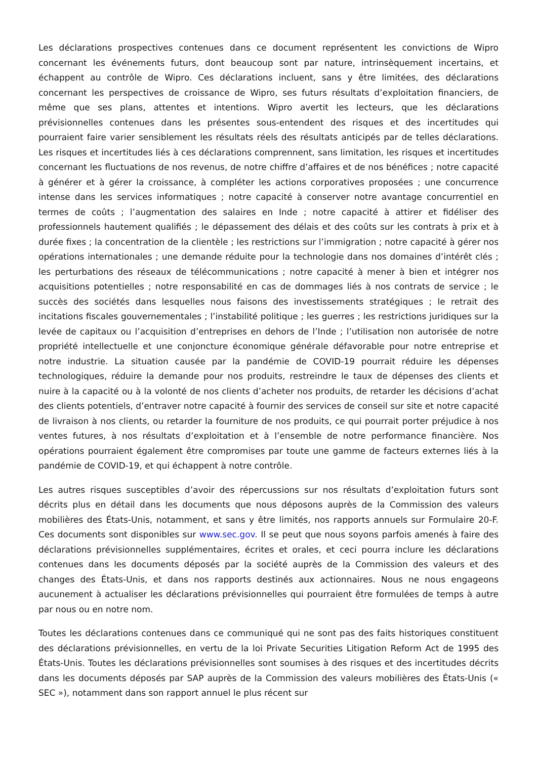Les déclarations prospectives contenues dans ce document représentent les convictions de Wipro concernant les événements futurs, dont beaucoup sont par nature, intrinsèquement incertains, et échappent au contrôle de Wipro. Ces déclarations incluent, sans y être limitées, des déclarations concernant les perspectives de croissance de Wipro, ses futurs résultats d’exploitation financiers, de même que ses plans, attentes et intentions. Wipro avertit les lecteurs, que les déclarations prévisionnelles contenues dans les présentes sous-entendent des risques et des incertitudes qui pourraient faire varier sensiblement les résultats réels des résultats anticipés par de telles déclarations. Les risques et incertitudes liés à ces déclarations comprennent, sans limitation, les risques et incertitudes concernant les fluctuations de nos revenus, de notre chiffre d’affaires et de nos bénéfices ; notre capacité à générer et à gérer la croissance, à compléter les actions corporatives proposées ; une concurrence intense dans les services informatiques ; notre capacité à conserver notre avantage concurrentiel en termes de coûts ; l’augmentation des salaires en Inde ; notre capacité à attirer et fidéliser des professionnels hautement qualifiés ; le dépassement des délais et des coûts sur les contrats à prix et à durée fixes ; la concentration de la clientèle ; les restrictions sur l’immigration ; notre capacité à gérer nos opérations internationales ; une demande réduite pour la technologie dans nos domaines d’intérêt clés ; les perturbations des réseaux de télécommunications ; notre capacité à mener à bien et intégrer nos acquisitions potentielles ; notre responsabilité en cas de dommages liés à nos contrats de service ; le succès des sociétés dans lesquelles nous faisons des investissements stratégiques ; le retrait des incitations fiscales gouvernementales ; l’instabilité politique ; les guerres ; les restrictions juridiques sur la levée de capitaux ou l’acquisition d’entreprises en dehors de l’Inde ; l’utilisation non autorisée de notre propriété intellectuelle et une conjoncture économique générale défavorable pour notre entreprise et notre industrie. La situation causée par la pandémie de COVID-19 pourrait réduire les dépenses technologiques, réduire la demande pour nos produits, restreindre le taux de dépenses des clients et nuire à la capacité ou à la volonté de nos clients d’acheter nos produits, de retarder les décisions d’achat des clients potentiels, d’entraver notre capacité à fournir des services de conseil sur site et notre capacité de livraison à nos clients, ou retarder la fourniture de nos produits, ce qui pourrait porter préjudice à nos ventes futures, à nos résultats d’exploitation et à l’ensemble de notre performance financière. Nos opérations pourraient également être compromises par toute une gamme de facteurs externes liés à la pandémie de COVID-19, et qui échappent à notre contrôle.
Les autres risques susceptibles d’avoir des répercussions sur nos résultats d’exploitation futurs sont décrits plus en détail dans les documents que nous déposons auprès de la Commission des valeurs mobilières des États-Unis, notamment, et sans y être limités, nos rapports annuels sur Formulaire 20-F. Ces documents sont disponibles sur www.sec.gov. Il se peut que nous soyons parfois amenés à faire des déclarations prévisionnelles supplémentaires, écrites et orales, et ceci pourra inclure les déclarations contenues dans les documents déposés par la société auprès de la Commission des valeurs et des changes des États-Unis, et dans nos rapports destinés aux actionnaires. Nous ne nous engageons aucunement à actualiser les déclarations prévisionnelles qui pourraient être formulées de temps à autre par nous ou en notre nom.
Toutes les déclarations contenues dans ce communiqué qui ne sont pas des faits historiques constituent des déclarations prévisionnelles, en vertu de la loi Private Securities Litigation Reform Act de 1995 des États-Unis. Toutes les déclarations prévisionnelles sont soumises à des risques et des incertitudes décrits dans les documents déposés par SAP auprès de la Commission des valeurs mobilières des États-Unis (« SEC »), notamment dans son rapport annuel le plus récent sur